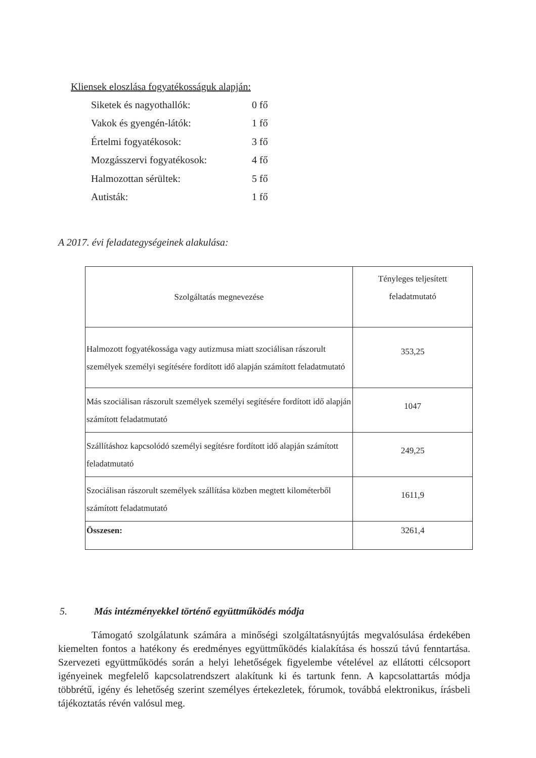Kliensek eloszlása fogyatékosságuk alapján:
Siketek és nagyothallók: 0 fő
Vakok és gyengén-látók: 1 fő
Értelmi fogyatékosok: 3 fő
Mozgásszervi fogyatékosok: 4 fő
Halmozottan sérültek: 5 fő
Autisták: 1 fő
A 2017. évi feladategységeinek alakulása:
| Szolgáltatás megnevezése | Tényleges teljesített feladatmutató |
| Halmozott fogyatékossága vagy autizmusa miatt szociálisan rászorult személyek személyi segítésére fordított idő alapján számított feladatmutató | 353,25 |
| Más szociálisan rászorult személyek személyi segítésére fordított idő alapján számított feladatmutató | 1047 |
| Szállításhoz kapcsolódó személyi segítésre fordított idő alapján számított feladatmutató | 249,25 |
| Szociálisan rászorult személyek szállítása közben megtett kilométerből számított feladatmutató | 1611,9 |
| Összesen: | 3261,4 |
5. Más intézményekkel történő együttműködés módja
Támogató szolgálatunk számára a minőségi szolgáltatásnyújtás megvalósulása érdekében kiemelten fontos a hatékony és eredményes együttműködés kialakítása és hosszú távú fenntartása. Szervezeti együttműködés során a helyi lehetőségek figyelembe vételével az ellátotti célcsoport igényeinek megfelelő kapcsolatrendszert alakítunk ki és tartunk fenn. A kapcsolattartás módja többrétű, igény és lehetőség szerint személyes értekezletek, fórumok, továbbá elektronikus, írásbeli tájékoztatás révén valósul meg.